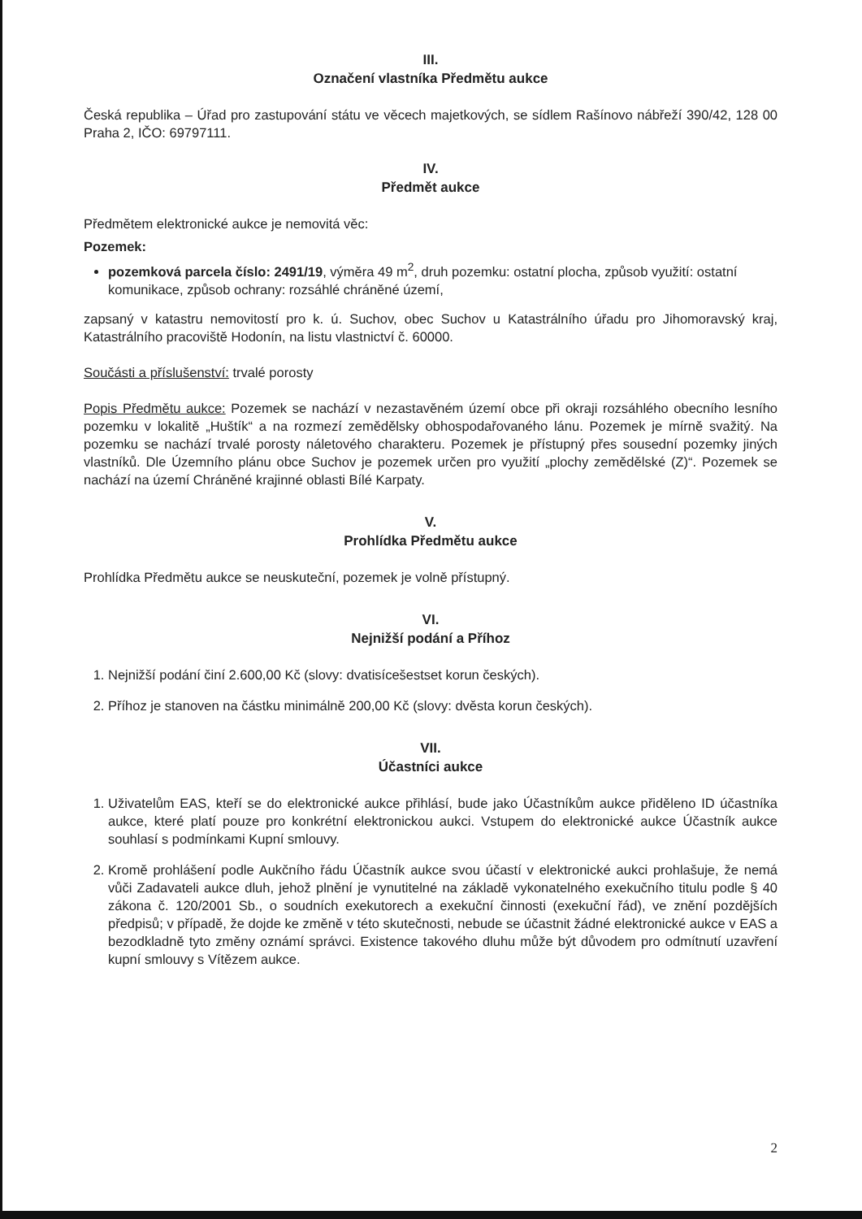III.
Označení vlastníka Předmětu aukce
Česká republika – Úřad pro zastupování státu ve věcech majetkových, se sídlem Rašínovo nábřeží 390/42, 128 00 Praha 2, IČO: 69797111.
IV.
Předmět aukce
Předmětem elektronické aukce je nemovitá věc:
Pozemek:
pozemková parcela číslo: 2491/19, výměra 49 m<sup>2</sup>, druh pozemku: ostatní plocha, způsob využití: ostatní komunikace, způsob ochrany: rozsáhlé chráněné území,
zapsaný v katastru nemovitostí pro k. ú. Suchov, obec Suchov u Katastrálního úřadu pro Jihomoravský kraj, Katastrálního pracoviště Hodonín, na listu vlastnictví č. 60000.
Součásti a příslušenství: trvalé porosty
Popis Předmětu aukce: Pozemek se nachází v nezastavěném území obce při okraji rozsáhlého obecního lesního pozemku v lokalitě „Huštík“ a na rozmezí zemědělsky obhospodařovaného lánu. Pozemek je mírně svažitý. Na pozemku se nachází trvalé porosty náletového charakteru. Pozemek je přístupný přes sousední pozemky jiných vlastníků. Dle Územního plánu obce Suchov je pozemek určen pro využití „plochy zemědělské (Z)“. Pozemek se nachází na území Chráněné krajinné oblasti Bílé Karpaty.
V.
Prohlídka Předmětu aukce
Prohlídka Předmětu aukce se neuskuteční, pozemek je volně přístupný.
VI.
Nejnižší podání a Příhoz
1. Nejnižší podání činí 2.600,00 Kč (slovy: dvatisícešestset korun českých).
2. Příhoz je stanoven na částku minimálně 200,00 Kč (slovy: dvěsta korun českých).
VII.
Účastníci aukce
1. Uživatelům EAS, kteří se do elektronické aukce přihlásí, bude jako Účastníkům aukce přiděleno ID účastníka aukce, které platí pouze pro konkrétní elektronickou aukci. Vstupem do elektronické aukce Účastník aukce souhlasí s podmínkami Kupní smlouvy.
2. Kromě prohlášení podle Aukčního řádu Účastník aukce svou účastí v elektronické aukci prohlašuje, že nemá vůči Zadavateli aukce dluh, jehož plnění je vynutitelné na základě vykonatelného exekučního titulu podle § 40 zákona č. 120/2001 Sb., o soudních exekutorech a exekuční činnosti (exekuční řád), ve znění pozdějších předpisů; v případě, že dojde ke změně v této skutečnosti, nebude se účastnit žádné elektronické aukce v EAS a bezodkladně tyto změny oznámí správci. Existence takového dluhu může být důvodem pro odmítnutí uzavření kupní smlouvy s Vítězem aukce.
2